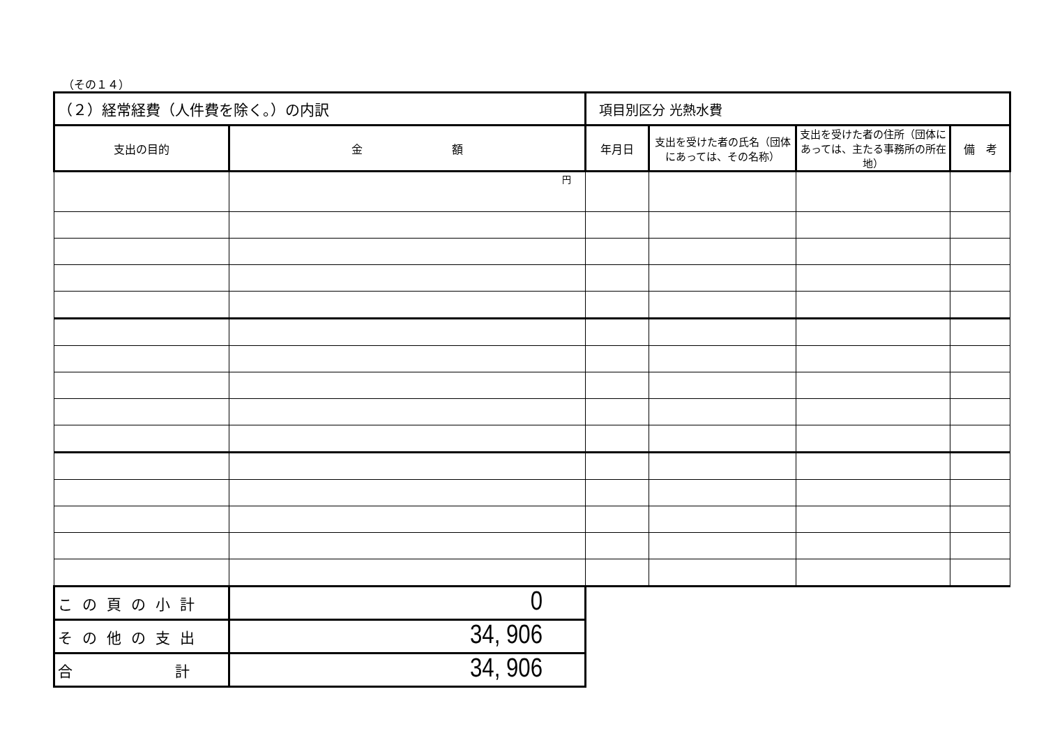（その１４）
| （２）経常経費（人件費を除く。）の内訳 | | 項目別区分 光熱水費 | | | |
| 支出の目的 | 金 額 | 年月日 | 支出を受けた者の氏名（団体にあっては、その名称） | 支出を受けた者の住所（団体にあっては、主たる事務所の所在地） | 備 考 |
| | 円 | | | | |
| この頁の小計 | 0 | | | | |
| その他の支出 | 34, 906 | | | | |
| 合 計 | 34, 906 | | | | |